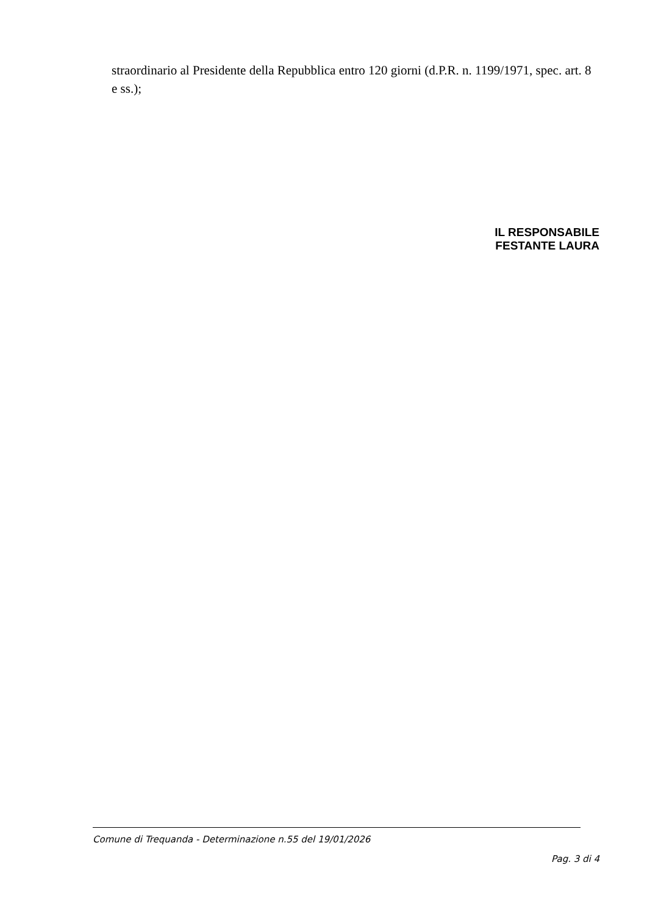straordinario al Presidente della Repubblica entro 120 giorni (d.P.R. n. 1199/1971, spec. art. 8 e ss.);
IL RESPONSABILE
FESTANTE LAURA
Comune di Trequanda - Determinazione n.55 del 19/01/2026
Pag. 3 di 4